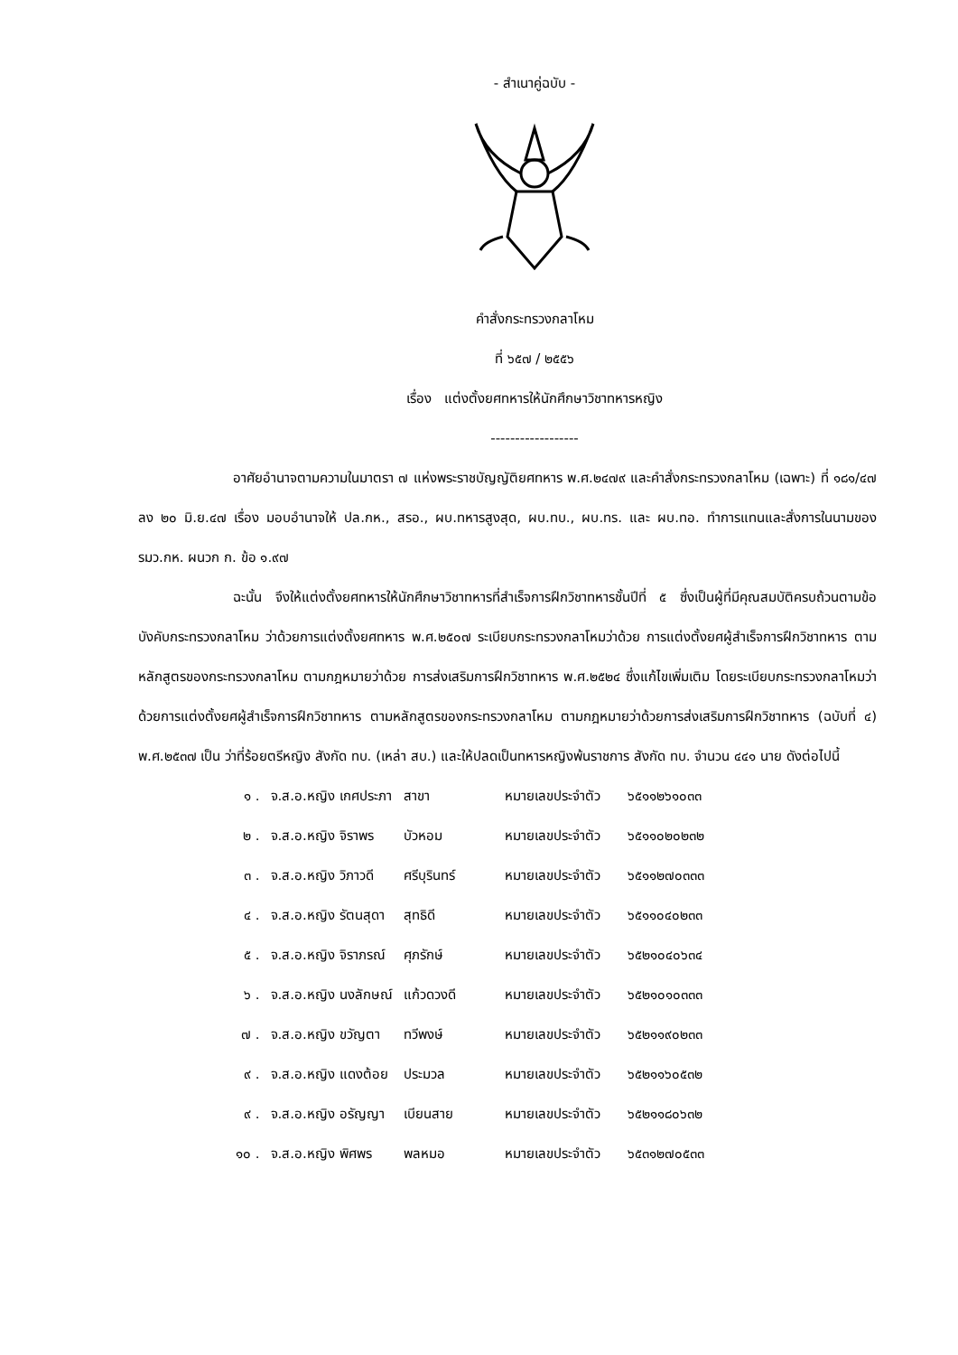- สำเนาคู่ฉบับ -
คำสั่งกระทรวงกลาโหม
ที่ ๖๕๗ / ๒๕๕๖
เรื่อง แต่งตั้งยศทหารให้นักศึกษาวิชาทหารหญิง
------------------
อาศัยอำนาจตามความในมาตรา ๗ แห่งพระราชบัญญัติยศทหาร พ.ศ.๒๔๗๙ และคำสั่งกระทรวงกลาโหม (เฉพาะ) ที่ ๑๘๑/๔๗ ลง ๒๐ มิ.ย.๔๗ เรื่อง มอบอำนาจให้ ปล.กห., สรอ., ผบ.ทหารสูงสุด, ผบ.ทบ., ผบ.ทร. และ ผบ.ทอ. ทำการแทนและสั่งการในนามของ รมว.กห. ผนวก ก. ข้อ ๑.๙๗
ฉะนั้น จึงให้แต่งตั้งยศทหารให้นักศึกษาวิชาทหารที่สำเร็จการฝึกวิชาทหารชั้นปีที่ ๕ ซึ่งเป็นผู้ที่มีคุณสมบัติครบถ้วนตามข้อบังคับกระทรวงกลาโหม ว่าด้วยการแต่งตั้งยศทหาร พ.ศ.๒๕๐๗ ระเบียบกระทรวงกลาโหมว่าด้วย การแต่งตั้งยศผู้สำเร็จการฝึกวิชาทหาร ตามหลักสูตรของกระทรวงกลาโหม ตามกฎหมายว่าด้วย การส่งเสริมการฝึกวิชาทหาร พ.ศ.๒๕๒๔ ซึ่งแก้ไขเพิ่มเติม โดยระเบียบกระทรวงกลาโหมว่าด้วยการแต่งตั้งยศผู้สำเร็จการฝึกวิชาทหาร ตามหลักสูตรของกระทรวงกลาโหม ตามกฎหมายว่าด้วยการส่งเสริมการฝึกวิชาทหาร (ฉบับที่ ๔) พ.ศ.๒๕๓๗ เป็น ว่าที่ร้อยตรีหญิง สังกัด ทบ. (เหล่า สบ.) และให้ปลดเป็นทหารหญิงพ้นราชการ สังกัด ทบ. จำนวน ๔๔๑ นาย ดังต่อไปนี้
| ๑ . | จ.ส.อ.หญิง เกศประภา | สาขา | หมายเลขประจำตัว | ๖๕๑๑๒๖๑๐๓๓ |
| ๒ . | จ.ส.อ.หญิง จิราพร | บัวหอม | หมายเลขประจำตัว | ๖๕๑๑๐๒๐๒๓๒ |
| ๓ . | จ.ส.อ.หญิง วิภาวดี | ศรีบุรินทร์ | หมายเลขประจำตัว | ๖๕๑๑๒๗๐๓๓๓ |
| ๔ . | จ.ส.อ.หญิง รัตนสุดา | สุทธิดี | หมายเลขประจำตัว | ๖๕๑๑๐๔๐๒๓๓ |
| ๕ . | จ.ส.อ.หญิง จิราภรณ์ | ศุภรักษ์ | หมายเลขประจำตัว | ๖๕๒๑๐๔๐๖๓๔ |
| ๖ . | จ.ส.อ.หญิง นงลักษณ์ | แก้วดวงดี | หมายเลขประจำตัว | ๖๕๒๑๐๑๐๓๓๓ |
| ๗ . | จ.ส.อ.หญิง ขวัญตา | ทวีพงษ์ | หมายเลขประจำตัว | ๖๕๒๑๑๙๐๒๓๓ |
| ๙ . | จ.ส.อ.หญิง แดงต้อย | ประมวล | หมายเลขประจำตัว | ๖๕๒๑๑๖๐๕๓๒ |
| ๙ . | จ.ส.อ.หญิง อรัญญา | เบียนสาย | หมายเลขประจำตัว | ๖๕๒๑๑๘๐๖๓๒ |
| ๑๐ . | จ.ส.อ.หญิง พิศพร | พลหมอ | หมายเลขประจำตัว | ๖๕๓๑๒๗๐๕๓๓ |